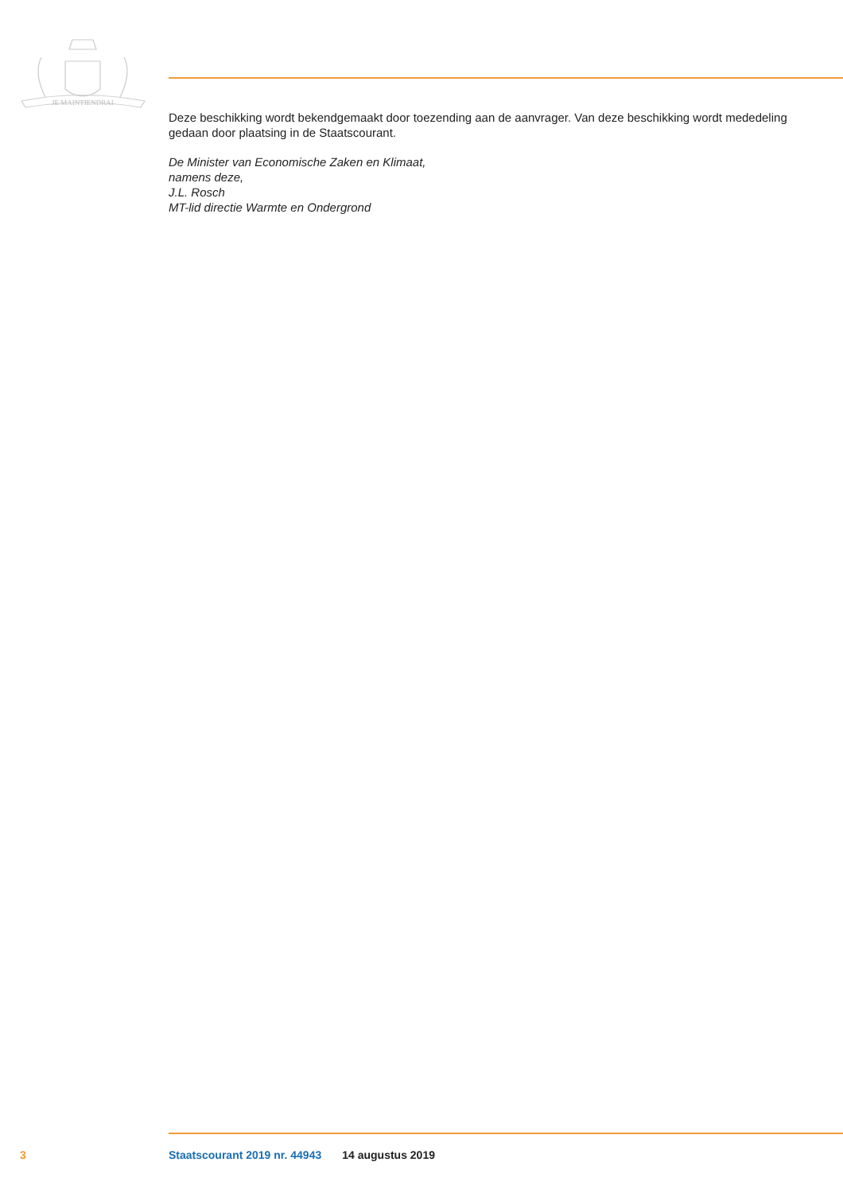JE MAINTIENDRAI
Deze beschikking wordt bekendgemaakt door toezending aan de aanvrager. Van deze beschikking wordt mededeling gedaan door plaatsing in de Staatscourant.
De Minister van Economische Zaken en Klimaat,
namens deze,
J.L. Rosch
MT-lid directie Warmte en Ondergrond
3 Staatscourant 2019 nr. 44943 14 augustus 2019